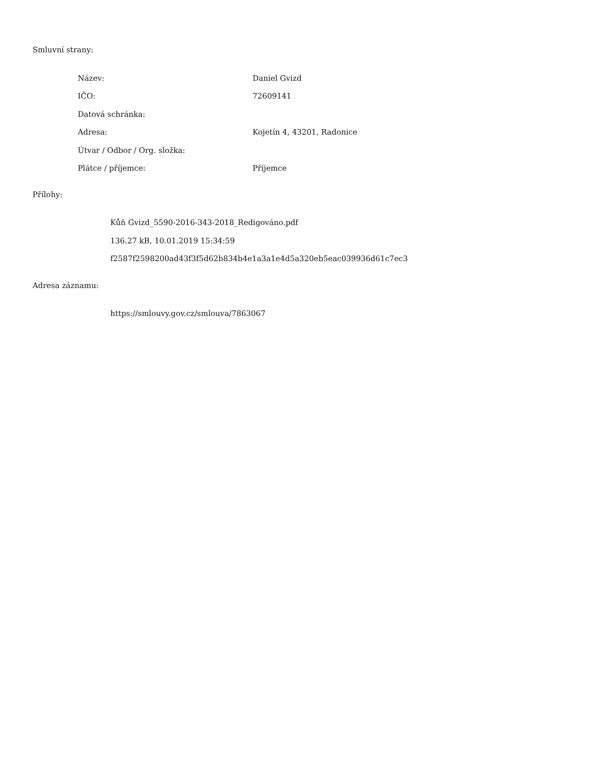Smluvní strany:
| Název: | Daniel Gvizd |
| IČO: | 72609141 |
| Datová schránka: | |
| Adresa: | Kojetín 4, 43201, Radonice |
| Útvar / Odbor / Org. složka: | |
| Plátce / příjemce: | Příjemce |
Přílohy:
Kůň Gvizd_5590-2016-343-2018_Redigováno.pdf
136.27 kB, 10.01.2019 15:34:59
f2587f2598200ad43f3f5d62b834b4e1a3a1e4d5a320eb5eac039936d61c7ec3
Adresa záznamu:
https://smlouvy.gov.cz/smlouva/7863067